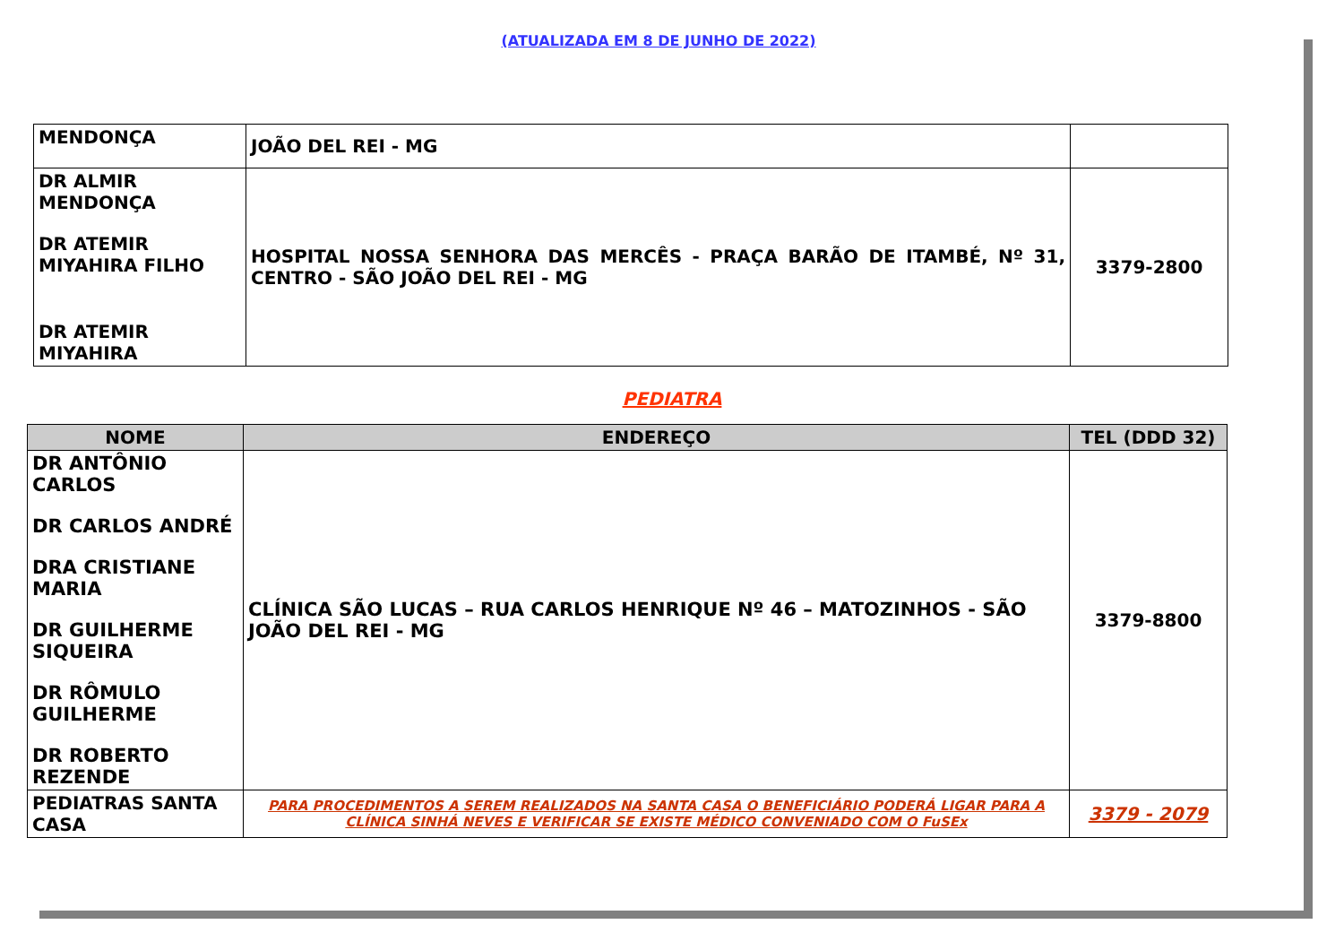(ATUALIZADA EM 8 DE JUNHO DE 2022)
| MENDONÇA | JOÃO DEL REI - MG | |
| DR ALMIR MENDONÇA DR ATEMIR MIYAHIRA FILHO DR ATEMIR MIYAHIRA | HOSPITAL NOSSA SENHORA DAS MERCÊS - PRAÇA BARÃO DE ITAMBÉ, Nº 31, CENTRO - SÃO JOÃO DEL REI - MG | 3379-2800 |
PEDIATRA
| NOME | ENDEREÇO | TEL (DDD 32) |
| --- | --- | --- |
| DR ANTÔNIO CARLOS DR CARLOS ANDRÉ DRA CRISTIANE MARIA DR GUILHERME SIQUEIRA DR RÔMULO GUILHERME DR ROBERTO REZENDE | CLÍNICA SÃO LUCAS – RUA CARLOS HENRIQUE Nº 46 – MATOZINHOS - SÃO JOÃO DEL REI - MG | 3379-8800 |
| PEDIATRAS SANTA CASA | PARA PROCEDIMENTOS A SEREM REALIZADOS NA SANTA CASA O BENEFICIÁRIO PODERÁ LIGAR PARA A CLÍNICA SINHÁ NEVES E VERIFICAR SE EXISTE MÉDICO CONVENIADO COM O FuSEx | 3379 - 2079 |